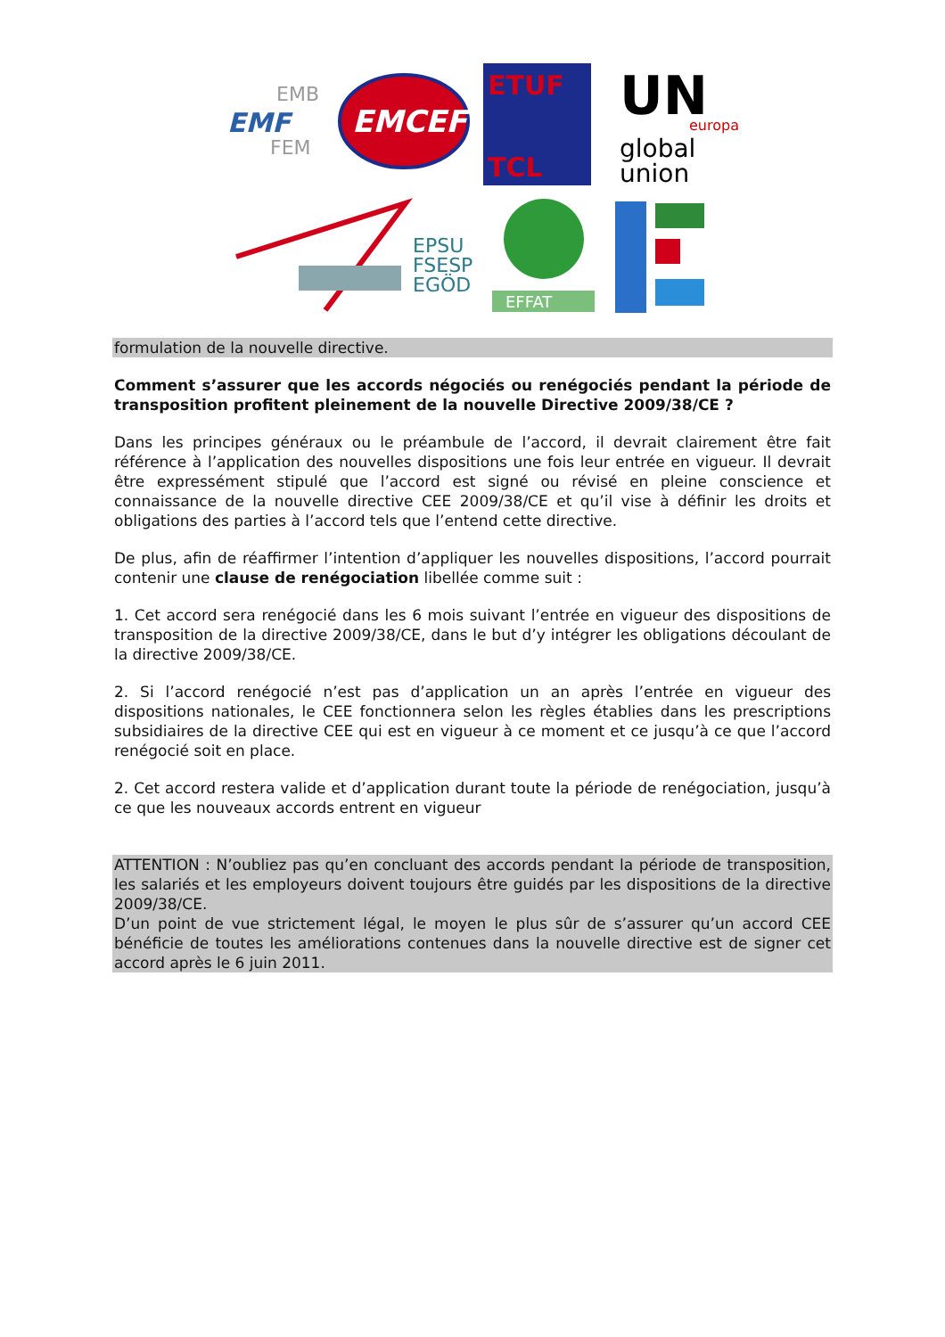EMF
EMB
FEM
EMCEF
ETUF
TCL
UN
europa
global
union
EPSU
FSESP
EGÖD
EFFAT
formulation de la nouvelle directive.
Comment s’assurer que les accords négociés ou renégociés pendant la période de transposition profitent pleinement de la nouvelle Directive 2009/38/CE ?
Dans les principes généraux ou le préambule de l’accord, il devrait clairement être fait référence à l’application des nouvelles dispositions une fois leur entrée en vigueur. Il devrait être expressément stipulé que l’accord est signé ou révisé en pleine conscience et connaissance de la nouvelle directive CEE 2009/38/CE et qu’il vise à définir les droits et obligations des parties à l’accord tels que l’entend cette directive.
De plus, afin de réaffirmer l’intention d’appliquer les nouvelles dispositions, l’accord pourrait contenir une clause de renégociation libellée comme suit :
1. Cet accord sera renégocié dans les 6 mois suivant l’entrée en vigueur des dispositions de transposition de la directive 2009/38/CE, dans le but d’y intégrer les obligations découlant de la directive 2009/38/CE.
2. Si l’accord renégocié n’est pas d’application un an après l’entrée en vigueur des dispositions nationales, le CEE fonctionnera selon les règles établies dans les prescriptions subsidiaires de la directive CEE qui est en vigueur à ce moment et ce jusqu’à ce que l’accord renégocié soit en place.
2. Cet accord restera valide et d’application durant toute la période de renégociation, jusqu’à ce que les nouveaux accords entrent en vigueur
ATTENTION : N’oubliez pas qu’en concluant des accords pendant la période de transposition, les salariés et les employeurs doivent toujours être guidés par les dispositions de la directive 2009/38/CE.
D’un point de vue strictement légal, le moyen le plus sûr de s’assurer qu’un accord CEE bénéficie de toutes les améliorations contenues dans la nouvelle directive est de signer cet accord après le 6 juin 2011.